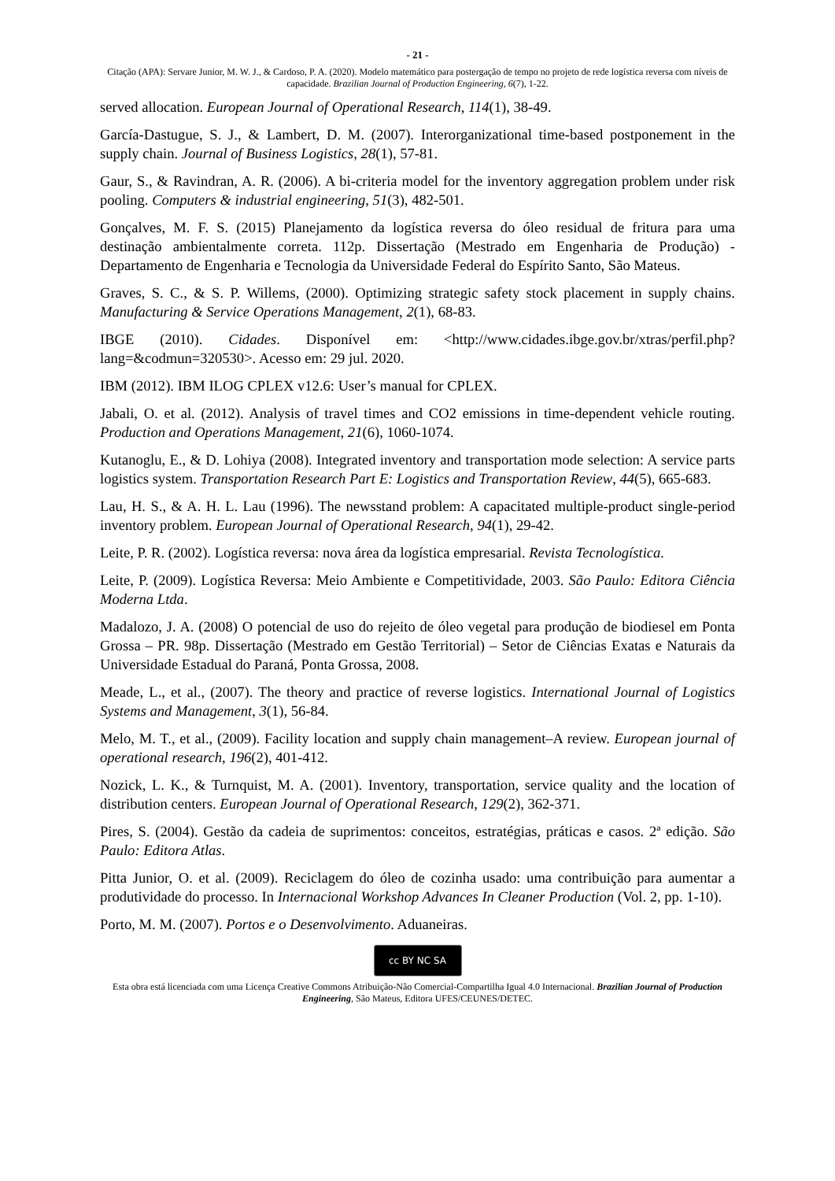- 21 -
Citação (APA): Servare Junior, M. W. J., & Cardoso, P. A. (2020). Modelo matemático para postergação de tempo no projeto de rede logística reversa com níveis de capacidade. Brazilian Journal of Production Engineering, 6(7), 1-22.
served allocation. European Journal of Operational Research, 114(1), 38-49.
García-Dastugue, S. J., & Lambert, D. M. (2007). Interorganizational time-based postponement in the supply chain. Journal of Business Logistics, 28(1), 57-81.
Gaur, S., & Ravindran, A. R. (2006). A bi-criteria model for the inventory aggregation problem under risk pooling. Computers & industrial engineering, 51(3), 482-501.
Gonçalves, M. F. S. (2015) Planejamento da logística reversa do óleo residual de fritura para uma destinação ambientalmente correta. 112p. Dissertação (Mestrado em Engenharia de Produção) - Departamento de Engenharia e Tecnologia da Universidade Federal do Espírito Santo, São Mateus.
Graves, S. C., & S. P. Willems, (2000). Optimizing strategic safety stock placement in supply chains. Manufacturing & Service Operations Management, 2(1), 68-83.
IBGE (2010). Cidades. Disponível em: <http://www.cidades.ibge.gov.br/xtras/perfil.php?lang=&codmun=320530>. Acesso em: 29 jul. 2020.
IBM (2012). IBM ILOG CPLEX v12.6: User’s manual for CPLEX.
Jabali, O. et al. (2012). Analysis of travel times and CO2 emissions in time-dependent vehicle routing. Production and Operations Management, 21(6), 1060-1074.
Kutanoglu, E., & D. Lohiya (2008). Integrated inventory and transportation mode selection: A service parts logistics system. Transportation Research Part E: Logistics and Transportation Review, 44(5), 665-683.
Lau, H. S., & A. H. L. Lau (1996). The newsstand problem: A capacitated multiple-product single-period inventory problem. European Journal of Operational Research, 94(1), 29-42.
Leite, P. R. (2002). Logística reversa: nova área da logística empresarial. Revista Tecnologística.
Leite, P. (2009). Logística Reversa: Meio Ambiente e Competitividade, 2003. São Paulo: Editora Ciência Moderna Ltda.
Madalozo, J. A. (2008) O potencial de uso do rejeito de óleo vegetal para produção de biodiesel em Ponta Grossa – PR. 98p. Dissertação (Mestrado em Gestão Territorial) – Setor de Ciências Exatas e Naturais da Universidade Estadual do Paraná, Ponta Grossa, 2008.
Meade, L., et al., (2007). The theory and practice of reverse logistics. International Journal of Logistics Systems and Management, 3(1), 56-84.
Melo, M. T., et al., (2009). Facility location and supply chain management–A review. European journal of operational research, 196(2), 401-412.
Nozick, L. K., & Turnquist, M. A. (2001). Inventory, transportation, service quality and the location of distribution centers. European Journal of Operational Research, 129(2), 362-371.
Pires, S. (2004). Gestão da cadeia de suprimentos: conceitos, estratégias, práticas e casos. 2ª edição. São Paulo: Editora Atlas.
Pitta Junior, O. et al. (2009). Reciclagem do óleo de cozinha usado: uma contribuição para aumentar a produtividade do processo. In Internacional Workshop Advances In Cleaner Production (Vol. 2, pp. 1-10).
Porto, M. M. (2007). Portos e o Desenvolvimento. Aduaneiras.
cc BY NC SA
Esta obra está licenciada com uma Licença Creative Commons Atribuição-Não Comercial-Compartilha Igual 4.0 Internacional. Brazilian Journal of Production Engineering, São Mateus, Editora UFES/CEUNES/DETEC.